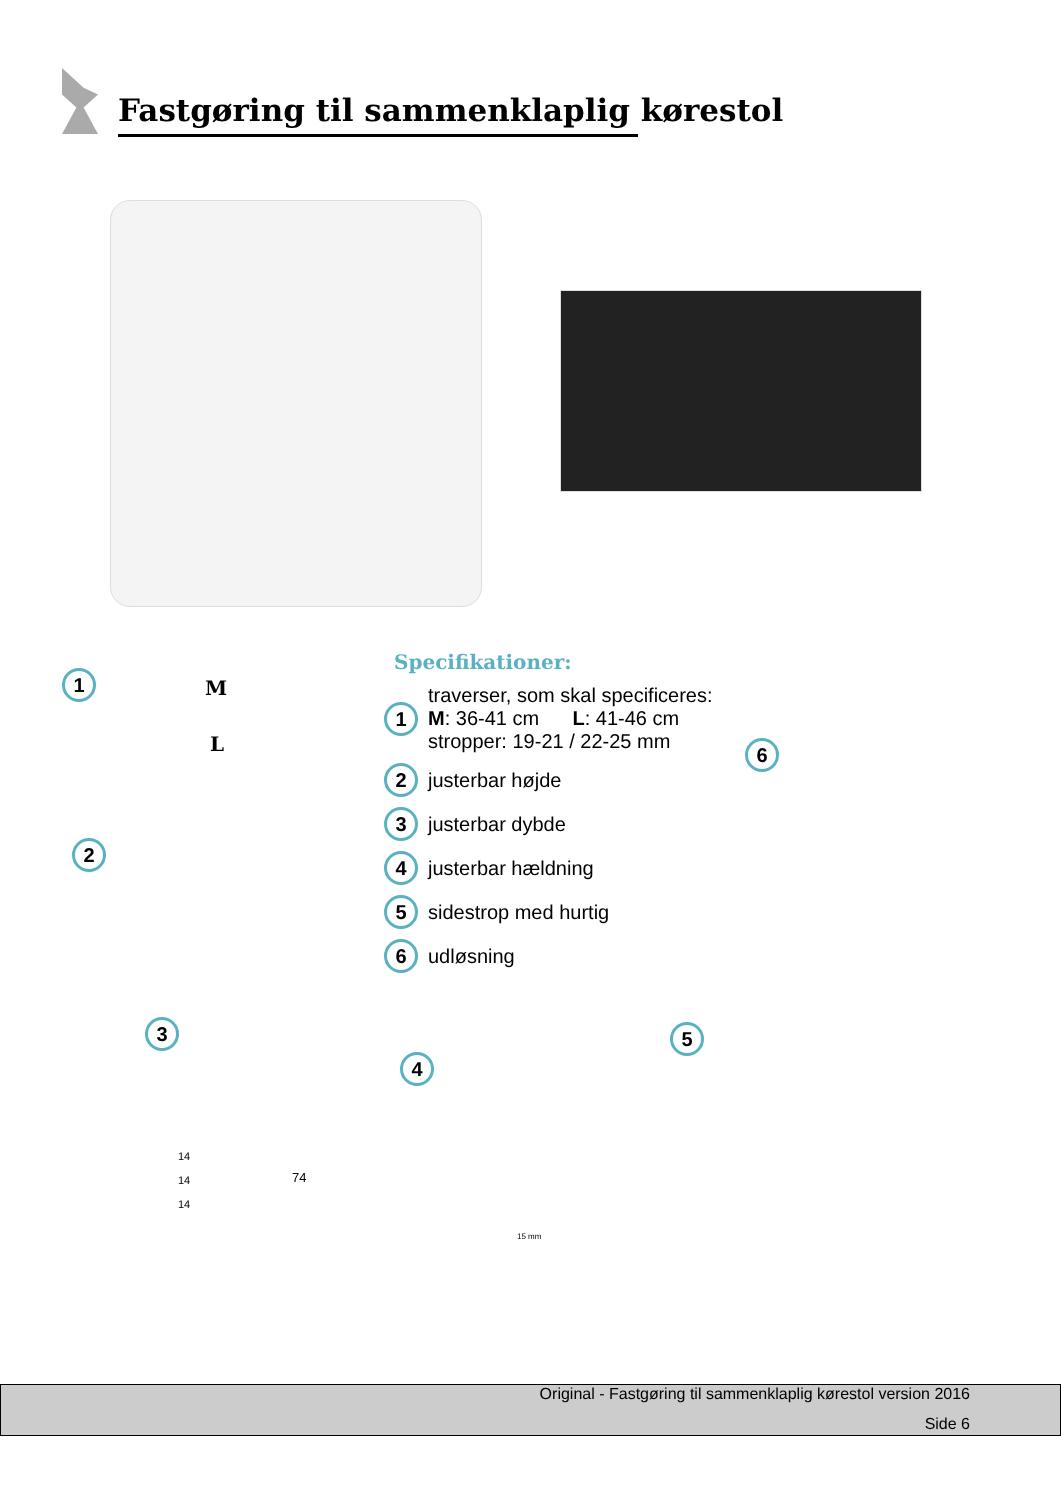Fastgøring til sammenklaplig kørestol
1 M
L
2
Specifikationer:
1
traverser, som skal specificeres:
M: 36-41 cm L: 41-46 cm
stropper: 19-21 / 22-25 mm
2
justerbar højde
3
justerbar dybde
4
justerbar hældning
5
sidestrop med hurtig
6
udløsning
6
3
14
14
14
74
4
15 mm
5
Original - Fastgøring til sammenklaplig kørestol version 2016
Side 6